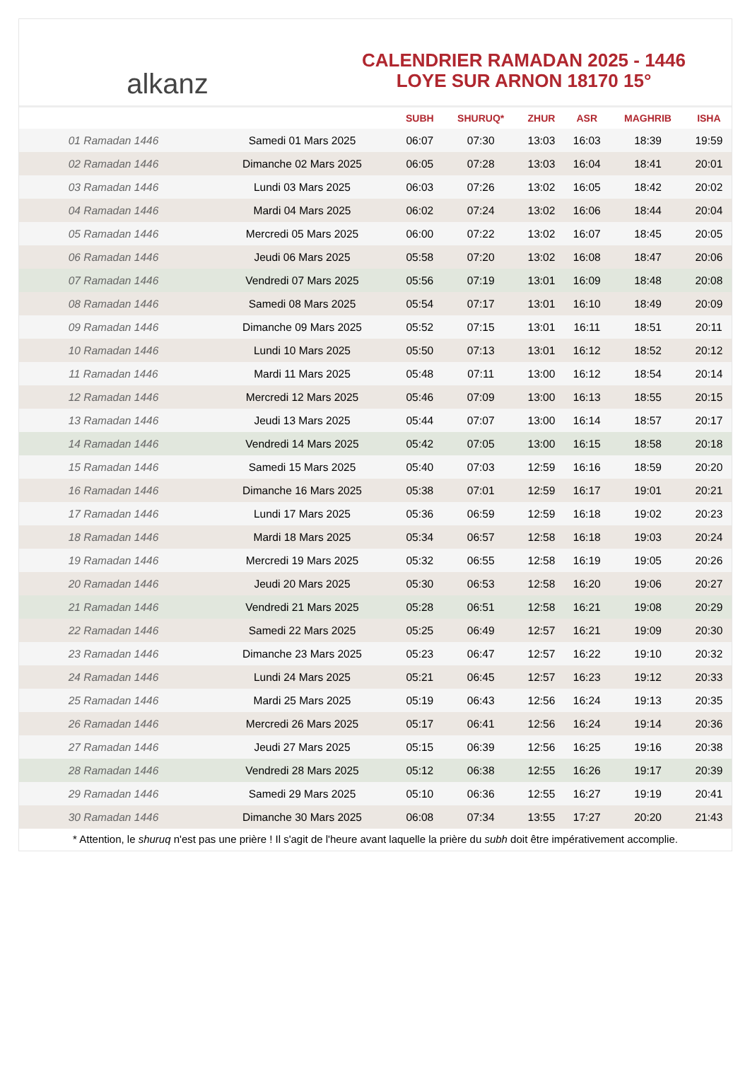alkanz
CALENDRIER RAMADAN 2025 - 1446
LOYE SUR ARNON 18170 15°
| | | SUBH | SHURUQ* | ZHUR | ASR | MAGHRIB | ISHA |
| --- | --- | --- | --- | --- | --- | --- | --- |
| 01 Ramadan 1446 | Samedi 01 Mars 2025 | 06:07 | 07:30 | 13:03 | 16:03 | 18:39 | 19:59 |
| 02 Ramadan 1446 | Dimanche 02 Mars 2025 | 06:05 | 07:28 | 13:03 | 16:04 | 18:41 | 20:01 |
| 03 Ramadan 1446 | Lundi 03 Mars 2025 | 06:03 | 07:26 | 13:02 | 16:05 | 18:42 | 20:02 |
| 04 Ramadan 1446 | Mardi 04 Mars 2025 | 06:02 | 07:24 | 13:02 | 16:06 | 18:44 | 20:04 |
| 05 Ramadan 1446 | Mercredi 05 Mars 2025 | 06:00 | 07:22 | 13:02 | 16:07 | 18:45 | 20:05 |
| 06 Ramadan 1446 | Jeudi 06 Mars 2025 | 05:58 | 07:20 | 13:02 | 16:08 | 18:47 | 20:06 |
| 07 Ramadan 1446 | Vendredi 07 Mars 2025 | 05:56 | 07:19 | 13:01 | 16:09 | 18:48 | 20:08 |
| 08 Ramadan 1446 | Samedi 08 Mars 2025 | 05:54 | 07:17 | 13:01 | 16:10 | 18:49 | 20:09 |
| 09 Ramadan 1446 | Dimanche 09 Mars 2025 | 05:52 | 07:15 | 13:01 | 16:11 | 18:51 | 20:11 |
| 10 Ramadan 1446 | Lundi 10 Mars 2025 | 05:50 | 07:13 | 13:01 | 16:12 | 18:52 | 20:12 |
| 11 Ramadan 1446 | Mardi 11 Mars 2025 | 05:48 | 07:11 | 13:00 | 16:12 | 18:54 | 20:14 |
| 12 Ramadan 1446 | Mercredi 12 Mars 2025 | 05:46 | 07:09 | 13:00 | 16:13 | 18:55 | 20:15 |
| 13 Ramadan 1446 | Jeudi 13 Mars 2025 | 05:44 | 07:07 | 13:00 | 16:14 | 18:57 | 20:17 |
| 14 Ramadan 1446 | Vendredi 14 Mars 2025 | 05:42 | 07:05 | 13:00 | 16:15 | 18:58 | 20:18 |
| 15 Ramadan 1446 | Samedi 15 Mars 2025 | 05:40 | 07:03 | 12:59 | 16:16 | 18:59 | 20:20 |
| 16 Ramadan 1446 | Dimanche 16 Mars 2025 | 05:38 | 07:01 | 12:59 | 16:17 | 19:01 | 20:21 |
| 17 Ramadan 1446 | Lundi 17 Mars 2025 | 05:36 | 06:59 | 12:59 | 16:18 | 19:02 | 20:23 |
| 18 Ramadan 1446 | Mardi 18 Mars 2025 | 05:34 | 06:57 | 12:58 | 16:18 | 19:03 | 20:24 |
| 19 Ramadan 1446 | Mercredi 19 Mars 2025 | 05:32 | 06:55 | 12:58 | 16:19 | 19:05 | 20:26 |
| 20 Ramadan 1446 | Jeudi 20 Mars 2025 | 05:30 | 06:53 | 12:58 | 16:20 | 19:06 | 20:27 |
| 21 Ramadan 1446 | Vendredi 21 Mars 2025 | 05:28 | 06:51 | 12:58 | 16:21 | 19:08 | 20:29 |
| 22 Ramadan 1446 | Samedi 22 Mars 2025 | 05:25 | 06:49 | 12:57 | 16:21 | 19:09 | 20:30 |
| 23 Ramadan 1446 | Dimanche 23 Mars 2025 | 05:23 | 06:47 | 12:57 | 16:22 | 19:10 | 20:32 |
| 24 Ramadan 1446 | Lundi 24 Mars 2025 | 05:21 | 06:45 | 12:57 | 16:23 | 19:12 | 20:33 |
| 25 Ramadan 1446 | Mardi 25 Mars 2025 | 05:19 | 06:43 | 12:56 | 16:24 | 19:13 | 20:35 |
| 26 Ramadan 1446 | Mercredi 26 Mars 2025 | 05:17 | 06:41 | 12:56 | 16:24 | 19:14 | 20:36 |
| 27 Ramadan 1446 | Jeudi 27 Mars 2025 | 05:15 | 06:39 | 12:56 | 16:25 | 19:16 | 20:38 |
| 28 Ramadan 1446 | Vendredi 28 Mars 2025 | 05:12 | 06:38 | 12:55 | 16:26 | 19:17 | 20:39 |
| 29 Ramadan 1446 | Samedi 29 Mars 2025 | 05:10 | 06:36 | 12:55 | 16:27 | 19:19 | 20:41 |
| 30 Ramadan 1446 | Dimanche 30 Mars 2025 | 06:08 | 07:34 | 13:55 | 17:27 | 20:20 | 21:43 |
* Attention, le shuruq n'est pas une prière ! Il s'agit de l'heure avant laquelle la prière du subh doit être impérativement accomplie.